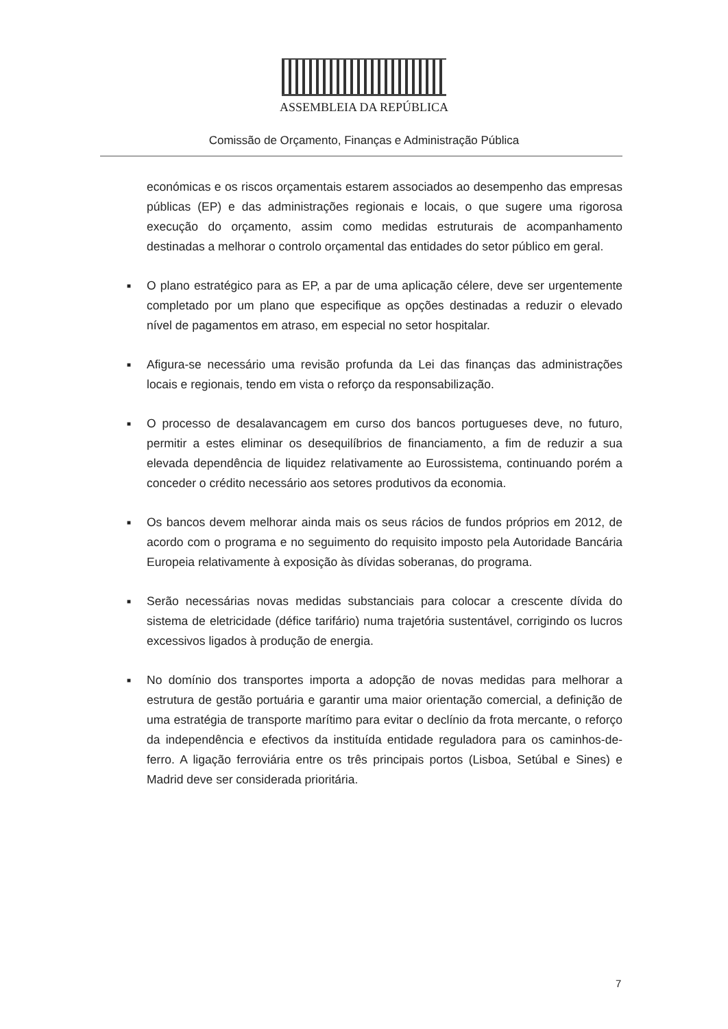ASSEMBLEIA DA REPÚBLICA
Comissão de Orçamento, Finanças e Administração Pública
económicas e os riscos orçamentais estarem associados ao desempenho das empresas públicas (EP) e das administrações regionais e locais, o que sugere uma rigorosa execução do orçamento, assim como medidas estruturais de acompanhamento destinadas a melhorar o controlo orçamental das entidades do setor público em geral.
■ O plano estratégico para as EP, a par de uma aplicação célere, deve ser urgentemente completado por um plano que especifique as opções destinadas a reduzir o elevado nível de pagamentos em atraso, em especial no setor hospitalar.
■ Afigura-se necessário uma revisão profunda da Lei das finanças das administrações locais e regionais, tendo em vista o reforço da responsabilização.
■ O processo de desalavancagem em curso dos bancos portugueses deve, no futuro, permitir a estes eliminar os desequilíbrios de financiamento, a fim de reduzir a sua elevada dependência de liquidez relativamente ao Eurossistema, continuando porém a conceder o crédito necessário aos setores produtivos da economia.
■ Os bancos devem melhorar ainda mais os seus rácios de fundos próprios em 2012, de acordo com o programa e no seguimento do requisito imposto pela Autoridade Bancária Europeia relativamente à exposição às dívidas soberanas, do programa.
■ Serão necessárias novas medidas substanciais para colocar a crescente dívida do sistema de eletricidade (défice tarifário) numa trajetória sustentável, corrigindo os lucros excessivos ligados à produção de energia.
■ No domínio dos transportes importa a adopção de novas medidas para melhorar a estrutura de gestão portuária e garantir uma maior orientação comercial, a definição de uma estratégia de transporte marítimo para evitar o declínio da frota mercante, o reforço da independência e efectivos da instituída entidade reguladora para os caminhos-de-ferro. A ligação ferroviária entre os três principais portos (Lisboa, Setúbal e Sines) e Madrid deve ser considerada prioritária.
7